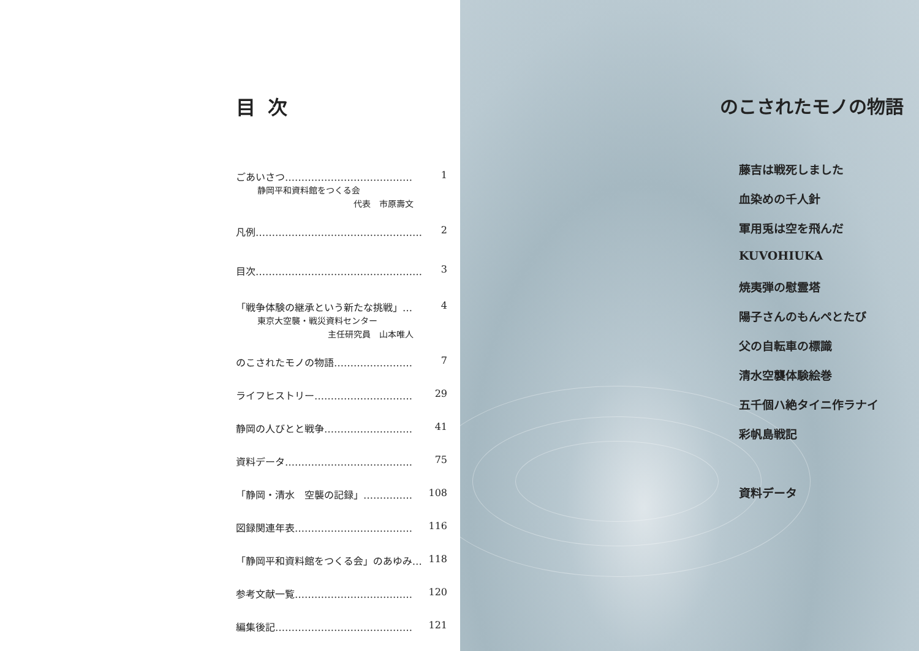目次
ごあいさつ………………………………… 1
静岡平和資料館をつくる会
代表　市原壽文
凡例…………………………………………… 2
目次…………………………………………… 3
「戦争体験の継承という新たな挑戦」… 4
東京大空襲・戦災資料センター
主任研究員　山本唯人
のこされたモノの物語…………………… 7
ライフヒストリー………………………… 29
静岡の人びとと戦争……………………… 41
資料データ………………………………… 75
「静岡・清水　空襲の記録」…………… 108
図録関連年表……………………………… 116
「静岡平和資料館をつくる会」のあゆみ… 118
参考文献一覧……………………………… 120
編集後記…………………………………… 121
のこされたモノの物語
藤吉は戦死しました
血染めの千人針
軍用兎は空を飛んだ
KUVOHIUKA
焼夷弾の慰霊塔
陽子さんのもんぺとたび
父の自転車の標識
清水空襲体験絵巻
五千個ハ絶タイニ作ラナイ
彩帆島戦記
資料データ